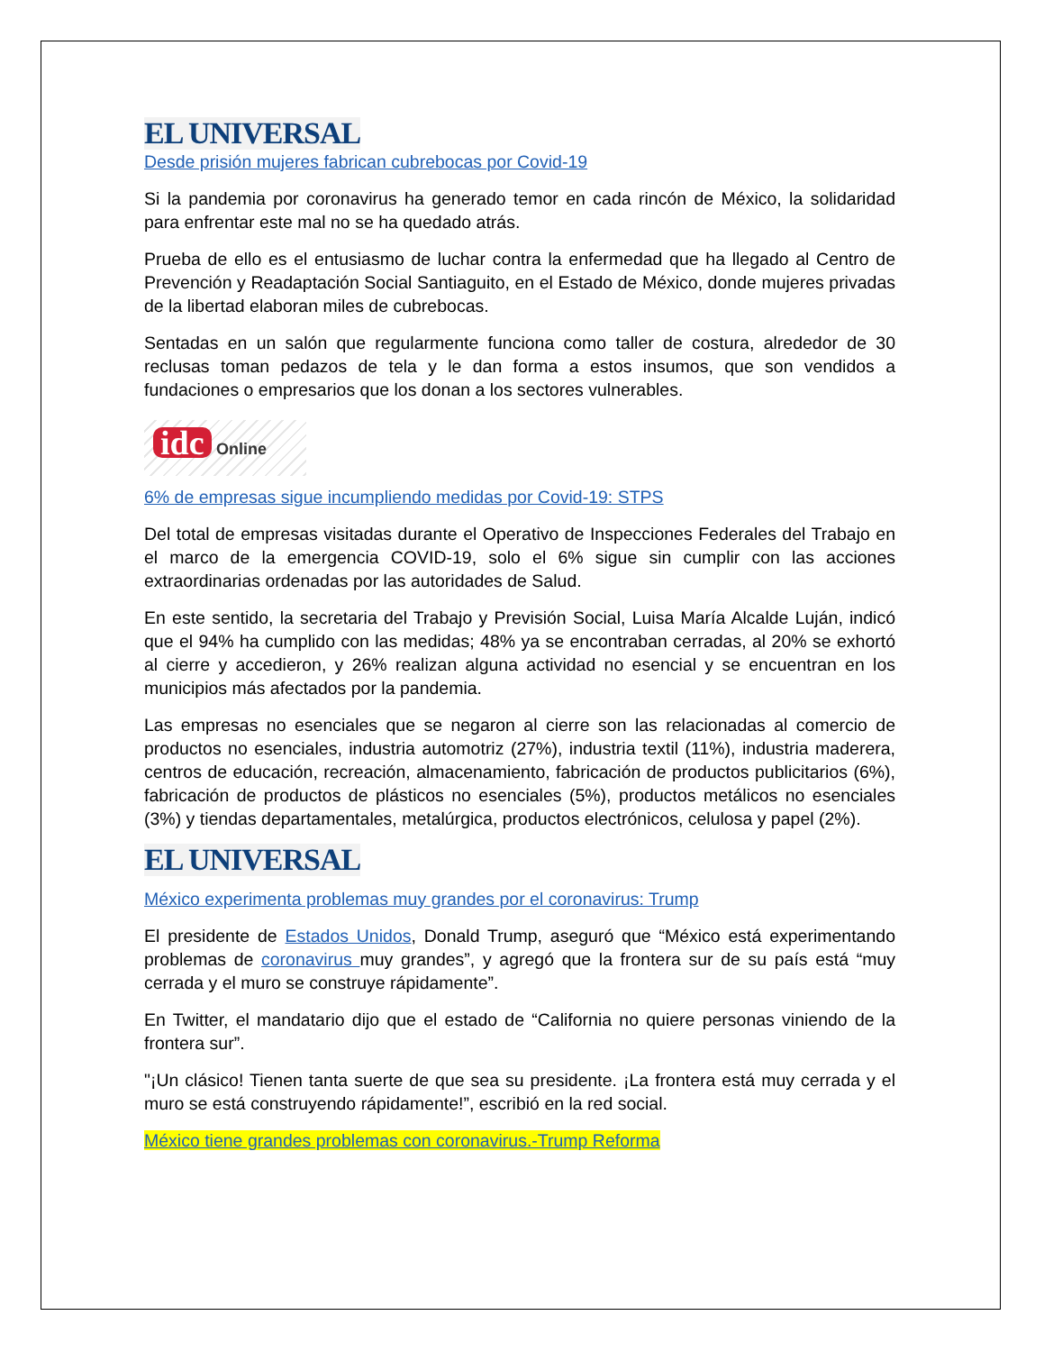EL UNIVERSAL
Desde prisión mujeres fabrican cubrebocas por Covid-19
Si la pandemia por coronavirus ha generado temor en cada rincón de México, la solidaridad para enfrentar este mal no se ha quedado atrás.
Prueba de ello es el entusiasmo de luchar contra la enfermedad que ha llegado al Centro de Prevención y Readaptación Social Santiaguito, en el Estado de México, donde mujeres privadas de la libertad elaboran miles de cubrebocas.
Sentadas en un salón que regularmente funciona como taller de costura, alrededor de 30 reclusas toman pedazos de tela y le dan forma a estos insumos, que son vendidos a fundaciones o empresarios que los donan a los sectores vulnerables.
idc Online
6% de empresas sigue incumpliendo medidas por Covid-19: STPS
Del total de empresas visitadas durante el Operativo de Inspecciones Federales del Trabajo en el marco de la emergencia COVID-19, solo el 6% sigue sin cumplir con las acciones extraordinarias ordenadas por las autoridades de Salud.
En este sentido, la secretaria del Trabajo y Previsión Social, Luisa María Alcalde Luján, indicó que el 94% ha cumplido con las medidas; 48% ya se encontraban cerradas, al 20% se exhortó al cierre y accedieron, y 26% realizan alguna actividad no esencial y se encuentran en los municipios más afectados por la pandemia.
Las empresas no esenciales que se negaron al cierre son las relacionadas al comercio de productos no esenciales, industria automotriz (27%), industria textil (11%), industria maderera, centros de educación, recreación, almacenamiento, fabricación de productos publicitarios (6%), fabricación de productos de plásticos no esenciales (5%), productos metálicos no esenciales (3%) y tiendas departamentales, metalúrgica, productos electrónicos, celulosa y papel (2%).
EL UNIVERSAL
México experimenta problemas muy grandes por el coronavirus: Trump
El presidente de Estados Unidos, Donald Trump, aseguró que “México está experimentando problemas de coronavirus muy grandes”, y agregó que la frontera sur de su país está “muy cerrada y el muro se construye rápidamente”.
En Twitter, el mandatario dijo que el estado de “California no quiere personas viniendo de la frontera sur”.
"¡Un clásico! Tienen tanta suerte de que sea su presidente. ¡La frontera está muy cerrada y el muro se está construyendo rápidamente!”, escribió en la red social.
México tiene grandes problemas con coronavirus.-Trump Reforma